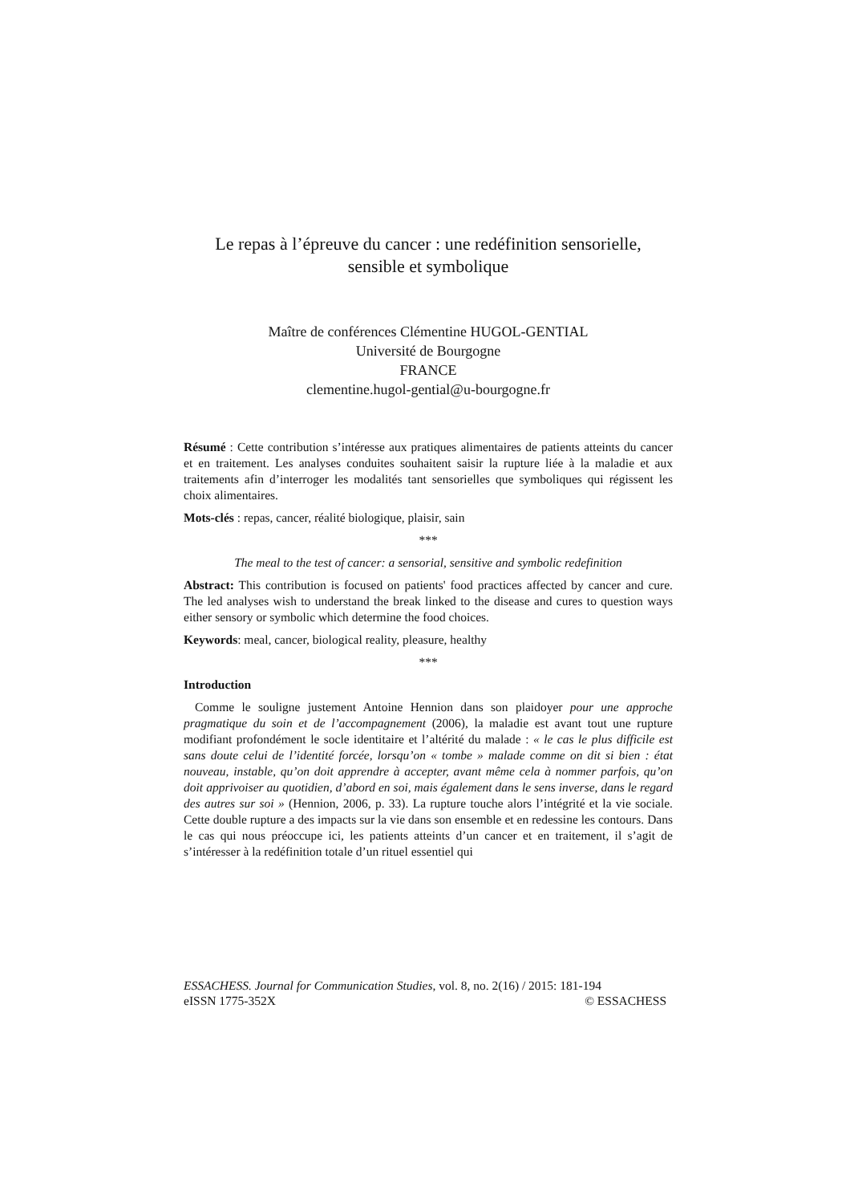Le repas à l’épreuve du cancer : une redéfinition sensorielle,
sensible et symbolique
Maître de conférences Clémentine HUGOL-GENTIAL
Université de Bourgogne
FRANCE
clementine.hugol-gential@u-bourgogne.fr
Résumé : Cette contribution s’intéresse aux pratiques alimentaires de patients atteints du cancer et en traitement. Les analyses conduites souhaitent saisir la rupture liée à la maladie et aux traitements afin d’interroger les modalités tant sensorielles que symboliques qui régissent les choix alimentaires.
Mots-clés : repas, cancer, réalité biologique, plaisir, sain
***
The meal to the test of cancer: a sensorial, sensitive and symbolic redefinition
Abstract: This contribution is focused on patients' food practices affected by cancer and cure. The led analyses wish to understand the break linked to the disease and cures to question ways either sensory or symbolic which determine the food choices.
Keywords: meal, cancer, biological reality, pleasure, healthy
***
Introduction
Comme le souligne justement Antoine Hennion dans son plaidoyer pour une approche pragmatique du soin et de l’accompagnement (2006), la maladie est avant tout une rupture modifiant profondément le socle identitaire et l’altérité du malade : « le cas le plus difficile est sans doute celui de l’identité forcée, lorsqu’on « tombe » malade comme on dit si bien : état nouveau, instable, qu’on doit apprendre à accepter, avant même cela à nommer parfois, qu’on doit apprivoiser au quotidien, d’abord en soi, mais également dans le sens inverse, dans le regard des autres sur soi » (Hennion, 2006, p. 33). La rupture touche alors l’intégrité et la vie sociale. Cette double rupture a des impacts sur la vie dans son ensemble et en redessine les contours. Dans le cas qui nous préoccupe ici, les patients atteints d’un cancer et en traitement, il s’agit de s’intéresser à la redéfinition totale d’un rituel essentiel qui
ESSACHESS. Journal for Communication Studies, vol. 8, no. 2(16) / 2015: 181-194
eISSN 1775-352X © ESSACHESS